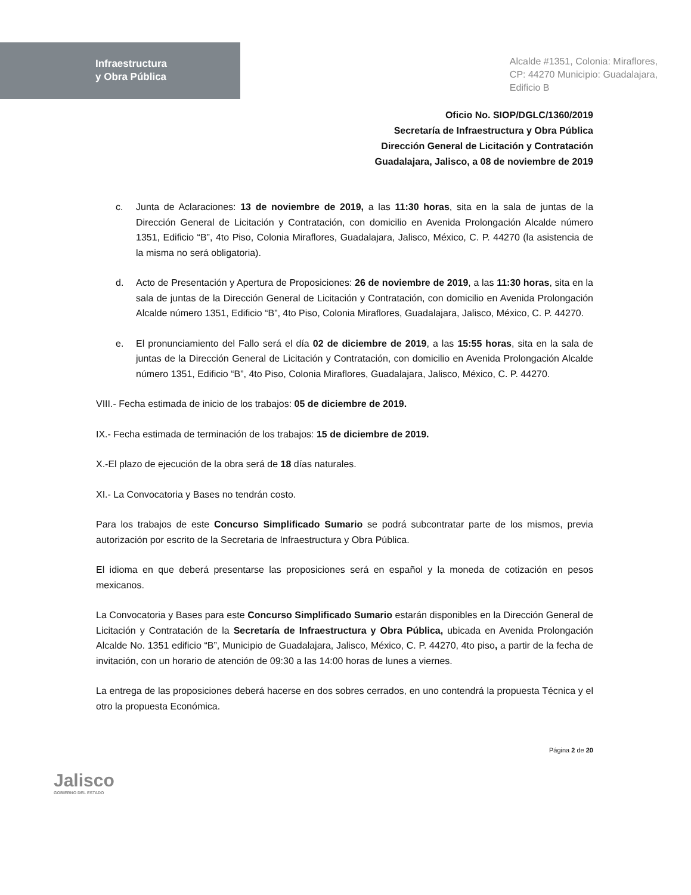Infraestructura
y Obra Pública
Alcalde #1351, Colonia: Miraflores,
CP: 44270 Municipio: Guadalajara,
Edificio B
Oficio No. SIOP/DGLC/1360/2019
Secretaría de Infraestructura y Obra Pública
Dirección General de Licitación y Contratación
Guadalajara, Jalisco, a 08 de noviembre de 2019
c. Junta de Aclaraciones: 13 de noviembre de 2019, a las 11:30 horas, sita en la sala de juntas de la Dirección General de Licitación y Contratación, con domicilio en Avenida Prolongación Alcalde número 1351, Edificio “B”, 4to Piso, Colonia Miraflores, Guadalajara, Jalisco, México, C. P. 44270 (la asistencia de la misma no será obligatoria).
d. Acto de Presentación y Apertura de Proposiciones: 26 de noviembre de 2019, a las 11:30 horas, sita en la sala de juntas de la Dirección General de Licitación y Contratación, con domicilio en Avenida Prolongación Alcalde número 1351, Edificio “B”, 4to Piso, Colonia Miraflores, Guadalajara, Jalisco, México, C. P. 44270.
e. El pronunciamiento del Fallo será el día 02 de diciembre de 2019, a las 15:55 horas, sita en la sala de juntas de la Dirección General de Licitación y Contratación, con domicilio en Avenida Prolongación Alcalde número 1351, Edificio “B”, 4to Piso, Colonia Miraflores, Guadalajara, Jalisco, México, C. P. 44270.
VIII.- Fecha estimada de inicio de los trabajos: 05 de diciembre de 2019.
IX.- Fecha estimada de terminación de los trabajos: 15 de diciembre de 2019.
X.-El plazo de ejecución de la obra será de 18 días naturales.
XI.- La Convocatoria y Bases no tendrán costo.
Para los trabajos de este Concurso Simplificado Sumario se podrá subcontratar parte de los mismos, previa autorización por escrito de la Secretaria de Infraestructura y Obra Pública.
El idioma en que deberá presentarse las proposiciones será en español y la moneda de cotización en pesos mexicanos.
La Convocatoria y Bases para este Concurso Simplificado Sumario estarán disponibles en la Dirección General de Licitación y Contratación de la Secretaría de Infraestructura y Obra Pública, ubicada en Avenida Prolongación Alcalde No. 1351 edificio “B”, Municipio de Guadalajara, Jalisco, México, C. P. 44270, 4to piso, a partir de la fecha de invitación, con un horario de atención de 09:30 a las 14:00 horas de lunes a viernes.
La entrega de las proposiciones deberá hacerse en dos sobres cerrados, en uno contendrá la propuesta Técnica y el otro la propuesta Económica.
Jalisco
GOBIERNO DEL ESTADO
Página 2 de 20